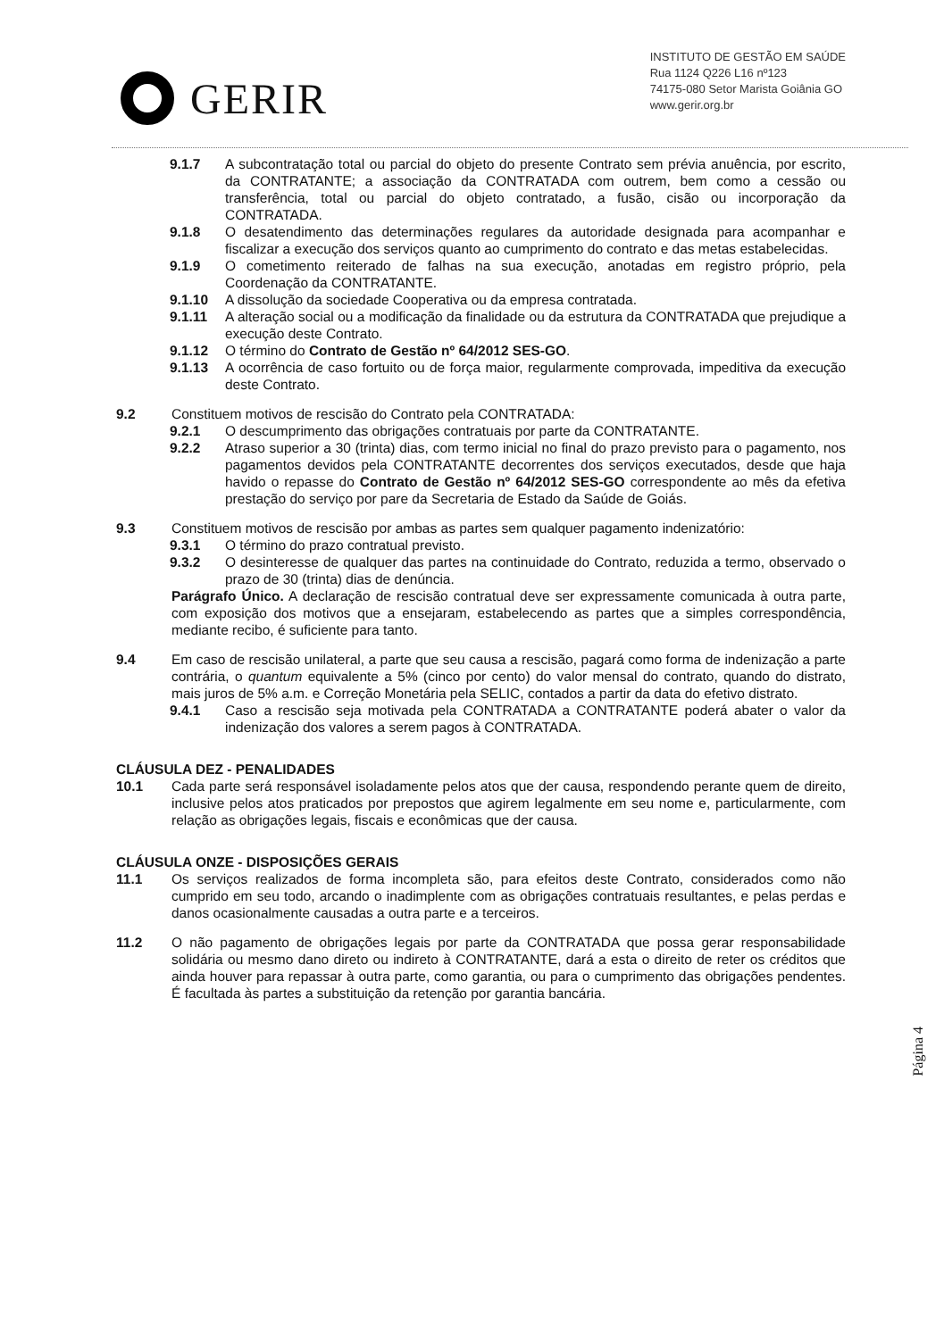GERIR
INSTITUTO DE GESTÃO EM SAÚDE
Rua 1124 Q226 L16 nº123
74175-080 Setor Marista Goiânia GO
www.gerir.org.br
9.1.7 A subcontratação total ou parcial do objeto do presente Contrato sem prévia anuência, por escrito, da CONTRATANTE; a associação da CONTRATADA com outrem, bem como a cessão ou transferência, total ou parcial do objeto contratado, a fusão, cisão ou incorporação da CONTRATADA.
9.1.8 O desatendimento das determinações regulares da autoridade designada para acompanhar e fiscalizar a execução dos serviços quanto ao cumprimento do contrato e das metas estabelecidas.
9.1.9 O cometimento reiterado de falhas na sua execução, anotadas em registro próprio, pela Coordenação da CONTRATANTE.
9.1.10 A dissolução da sociedade Cooperativa ou da empresa contratada.
9.1.11 A alteração social ou a modificação da finalidade ou da estrutura da CONTRATADA que prejudique a execução deste Contrato.
9.1.12 O término do Contrato de Gestão nº 64/2012 SES-GO.
9.1.13 A ocorrência de caso fortuito ou de força maior, regularmente comprovada, impeditiva da execução deste Contrato.
9.2 Constituem motivos de rescisão do Contrato pela CONTRATADA:
9.2.1 O descumprimento das obrigações contratuais por parte da CONTRATANTE.
9.2.2 Atraso superior a 30 (trinta) dias, com termo inicial no final do prazo previsto para o pagamento, nos pagamentos devidos pela CONTRATANTE decorrentes dos serviços executados, desde que haja havido o repasse do Contrato de Gestão nº 64/2012 SES-GO correspondente ao mês da efetiva prestação do serviço por pare da Secretaria de Estado da Saúde de Goiás.
9.3 Constituem motivos de rescisão por ambas as partes sem qualquer pagamento indenizatório:
9.3.1 O término do prazo contratual previsto.
9.3.2 O desinteresse de qualquer das partes na continuidade do Contrato, reduzida a termo, observado o prazo de 30 (trinta) dias de denúncia.
Parágrafo Único. A declaração de rescisão contratual deve ser expressamente comunicada à outra parte, com exposição dos motivos que a ensejaram, estabelecendo as partes que a simples correspondência, mediante recibo, é suficiente para tanto.
9.4 Em caso de rescisão unilateral, a parte que seu causa a rescisão, pagará como forma de indenização a parte contrária, o quantum equivalente a 5% (cinco por cento) do valor mensal do contrato, quando do distrato, mais juros de 5% a.m. e Correção Monetária pela SELIC, contados a partir da data do efetivo distrato.
9.4.1 Caso a rescisão seja motivada pela CONTRATADA a CONTRATANTE poderá abater o valor da indenização dos valores a serem pagos à CONTRATADA.
CLÁUSULA DEZ - PENALIDADES
10.1 Cada parte será responsável isoladamente pelos atos que der causa, respondendo perante quem de direito, inclusive pelos atos praticados por prepostos que agirem legalmente em seu nome e, particularmente, com relação as obrigações legais, fiscais e econômicas que der causa.
CLÁUSULA ONZE - DISPOSIÇÕES GERAIS
11.1 Os serviços realizados de forma incompleta são, para efeitos deste Contrato, considerados como não cumprido em seu todo, arcando o inadimplente com as obrigações contratuais resultantes, e pelas perdas e danos ocasionalmente causadas a outra parte e a terceiros.
11.2 O não pagamento de obrigações legais por parte da CONTRATADA que possa gerar responsabilidade solidária ou mesmo dano direto ou indireto à CONTRATANTE, dará a esta o direito de reter os créditos que ainda houver para repassar à outra parte, como garantia, ou para o cumprimento das obrigações pendentes. É facultada às partes a substituição da retenção por garantia bancária.
Página 4